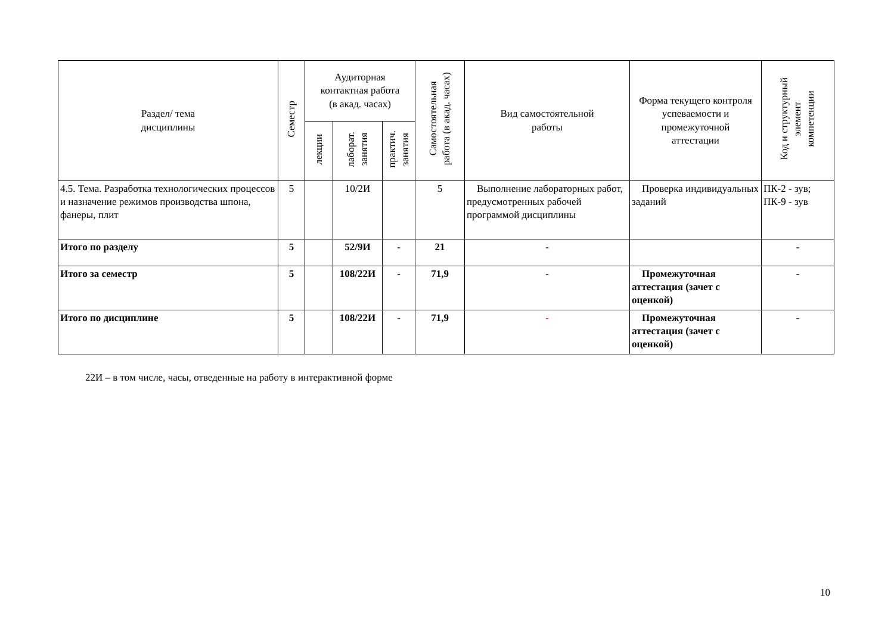| Раздел/ тема дисциплины | Семестр | Аудиторная контактная работа (в акад. часах) | | | Самостоятельная работа (в акад. часах) | Вид самостоятельной работы | Форма текущего контроля успеваемости и промежуточной аттестации | Код и структурный элемент компетенции |
| --- | --- | --- | --- | --- | --- | --- | --- | --- |
| | | лекции | лаборат. занятия | практич. занятия | | | | |
| 4.5. Тема. Разработка технологических процессов и назначение режимов производства шпона, фанеры, плит | 5 | | 10/2И | | 5 | Выполнение лабораторных работ, предусмотренных рабочей программой дисциплины | Проверка индивидуальных заданий | ПК-2 - зув; ПК-9 - зув |
| Итого по разделу | 5 | | 52/9И | - | 21 | - | | - |
| Итого за семестр | 5 | | 108/22И | - | 71,9 | - | Промежуточная аттестация (зачет с оценкой) | - |
| Итого по дисциплине | 5 | | 108/22И | - | 71,9 | - | Промежуточная аттестация (зачет с оценкой) | - |
22И – в том числе, часы, отведенные на работу в интерактивной форме
10